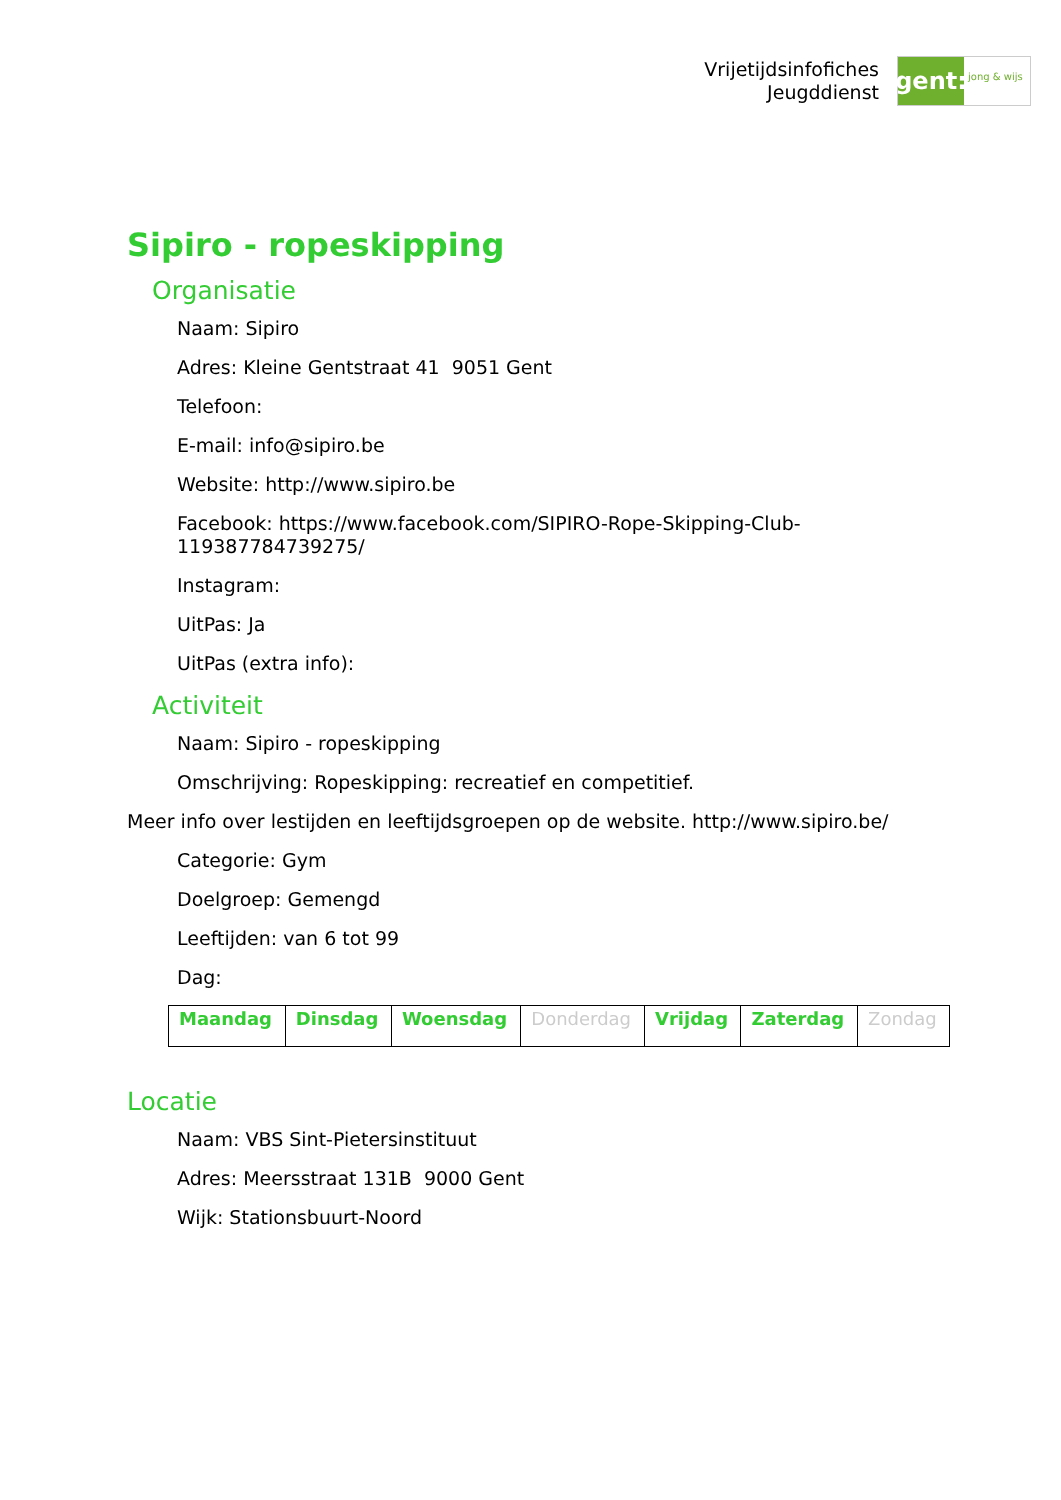Vrijetijdsinfofiches
Jeugddienst
gent:
jong & wijs
Sipiro - ropeskipping
Organisatie
Naam: Sipiro
Adres: Kleine Gentstraat 41 9051 Gent
Telefoon:
E-mail: info@sipiro.be
Website: http://www.sipiro.be
Facebook: https://www.facebook.com/SIPIRO-Rope-Skipping-Club-
119387784739275/
Instagram:
UitPas: Ja
UitPas (extra info):
Activiteit
Naam: Sipiro - ropeskipping
Omschrijving: Ropeskipping: recreatief en competitief.
Meer info over lestijden en leeftijdsgroepen op de website. http://www.sipiro.be/
Categorie: Gym
Doelgroep: Gemengd
Leeftijden: van 6 tot 99
Dag:
| Maandag | Dinsdag | Woensdag | Donderdag | Vrijdag | Zaterdag | Zondag |
Locatie
Naam: VBS Sint-Pietersinstituut
Adres: Meersstraat 131B 9000 Gent
Wijk: Stationsbuurt-Noord